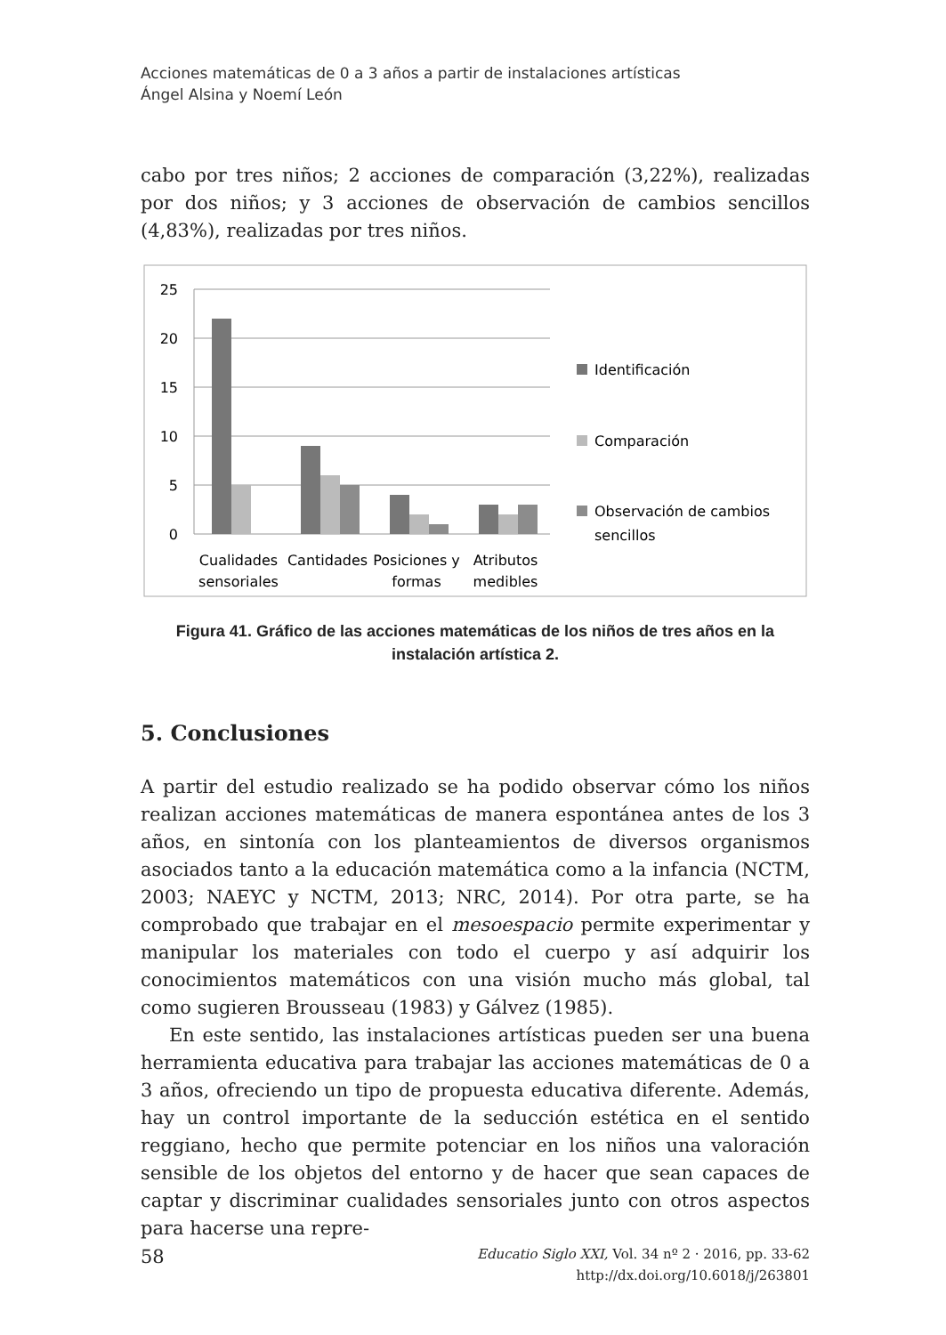Acciones matemáticas de 0 a 3 años a partir de instalaciones artísticas
Ángel Alsina y Noemí León
cabo por tres niños; 2 acciones de comparación (3,22%), realizadas por dos niños; y 3 acciones de observación de cambios sencillos (4,83%), realizadas por tres niños.
25
20
15
10
5
0
Cualidades
sensoriales
Cantidades
Posiciones y
formas
Atributos
medibles
Identificación
Comparación
Observación de cambios
sencillos
Figura 41. Gráfico de las acciones matemáticas de los niños de tres años en la instalación artística 2.
5. Conclusiones
A partir del estudio realizado se ha podido observar cómo los niños realizan acciones matemáticas de manera espontánea antes de los 3 años, en sintonía con los planteamientos de diversos organismos asociados tanto a la educación matemática como a la infancia (NCTM, 2003; NAEYC y NCTM, 2013; NRC, 2014). Por otra parte, se ha comprobado que trabajar en el mesoespacio permite experimentar y manipular los materiales con todo el cuerpo y así adquirir los conocimientos matemáticos con una visión mucho más global, tal como sugieren Brousseau (1983) y Gálvez (1985).
En este sentido, las instalaciones artísticas pueden ser una buena herramienta educativa para trabajar las acciones matemáticas de 0 a 3 años, ofreciendo un tipo de propuesta educativa diferente. Además, hay un control importante de la seducción estética en el sentido reggiano, hecho que permite potenciar en los niños una valoración sensible de los objetos del entorno y de hacer que sean capaces de captar y discriminar cualidades sensoriales junto con otros aspectos para hacerse una repre-
58 Educatio Siglo XXI, Vol. 34 nº 2 · 2016, pp. 33-62
http://dx.doi.org/10.6018/j/263801